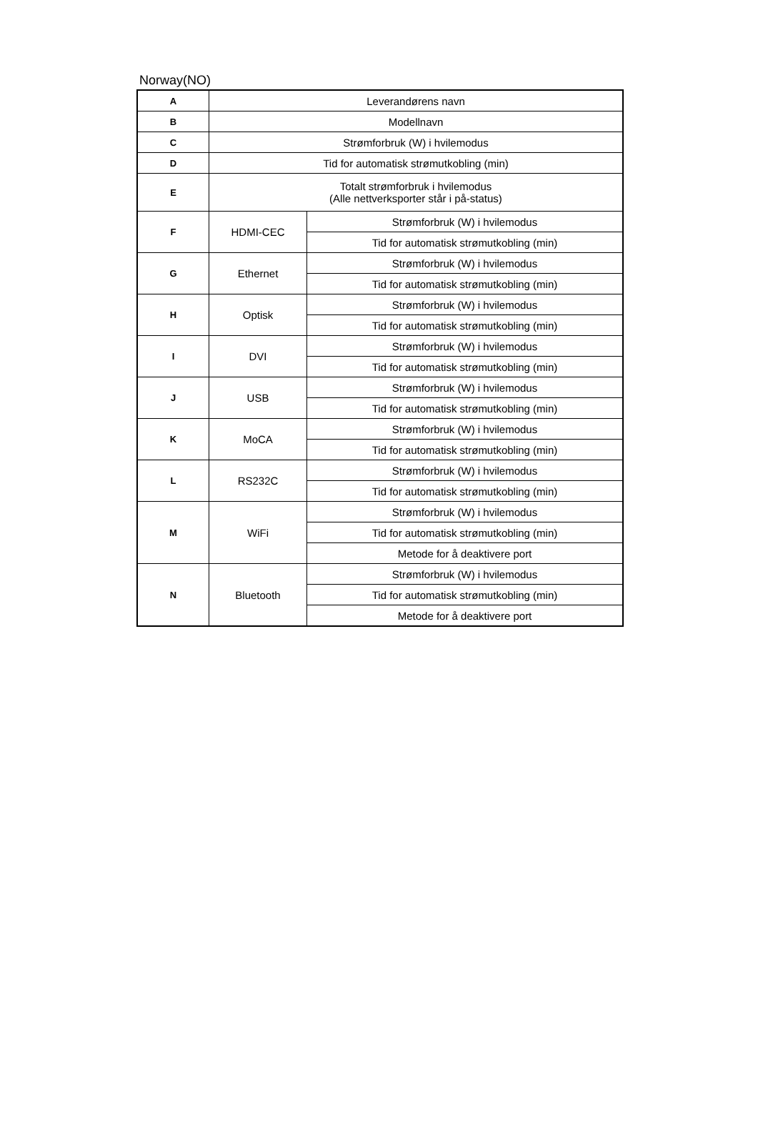Norway(NO)
| A | Leverandørens navn | |
| B | Modellnavn | |
| C | Strømforbruk (W) i hvilemodus | |
| D | Tid for automatisk strømutkobling (min) | |
| E | Totalt strømforbruk i hvilemodus (Alle nettverksporter står i på-status) | |
| F | HDMI-CEC | Strømforbruk (W) i hvilemodus |
| | | Tid for automatisk strømutkobling (min) |
| G | Ethernet | Strømforbruk (W) i hvilemodus |
| | | Tid for automatisk strømutkobling (min) |
| H | Optisk | Strømforbruk (W) i hvilemodus |
| | | Tid for automatisk strømutkobling (min) |
| I | DVI | Strømforbruk (W) i hvilemodus |
| | | Tid for automatisk strømutkobling (min) |
| J | USB | Strømforbruk (W) i hvilemodus |
| | | Tid for automatisk strømutkobling (min) |
| K | MoCA | Strømforbruk (W) i hvilemodus |
| | | Tid for automatisk strømutkobling (min) |
| L | RS232C | Strømforbruk (W) i hvilemodus |
| | | Tid for automatisk strømutkobling (min) |
| M | WiFi | Strømforbruk (W) i hvilemodus |
| | | Tid for automatisk strømutkobling (min) |
| | | Metode for å deaktivere port |
| N | Bluetooth | Strømforbruk (W) i hvilemodus |
| | | Tid for automatisk strømutkobling (min) |
| | | Metode for å deaktivere port |